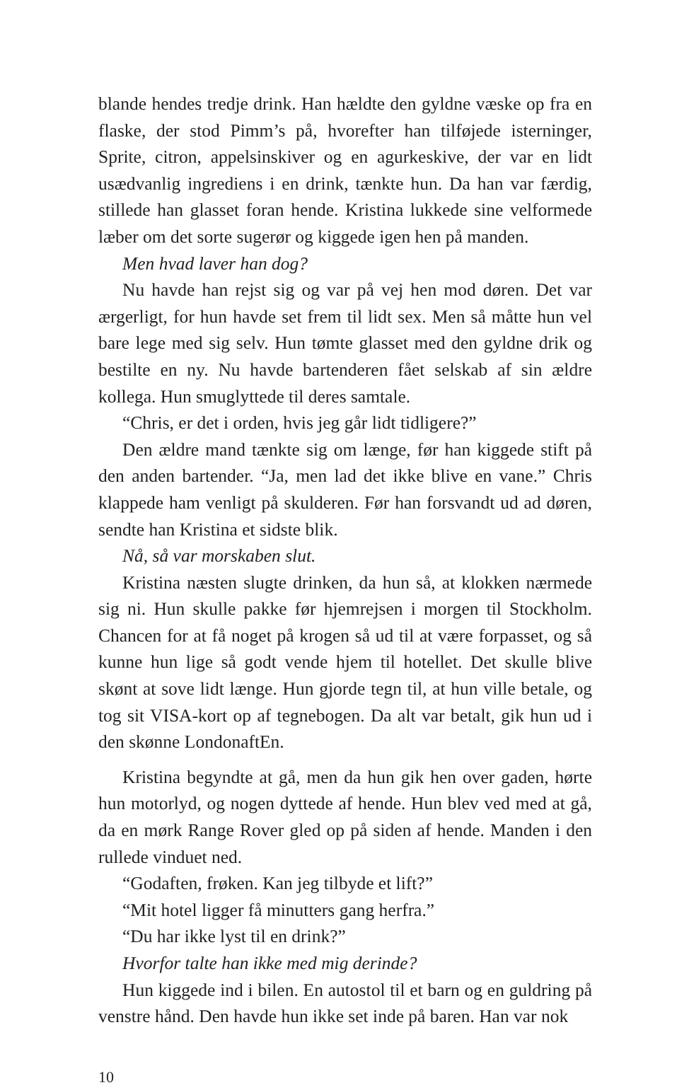blande hendes tredje drink. Han hældte den gyldne væske op fra en flaske, der stod Pimm’s på, hvorefter han tilføjede isterninger, Sprite, citron, appelsinskiver og en agurkeskive, der var en lidt usædvanlig ingrediens i en drink, tænkte hun. Da han var færdig, stillede han glasset foran hende. Kristina lukkede sine velformede læber om det sorte sugerør og kiggede igen hen på manden.
Men hvad laver han dog?
Nu havde han rejst sig og var på vej hen mod døren. Det var ærgerligt, for hun havde set frem til lidt sex. Men så måtte hun vel bare lege med sig selv. Hun tømte glasset med den gyldne drik og bestilte en ny. Nu havde bartenderen fået selskab af sin ældre kollega. Hun smuglyttede til deres samtale.
“Chris, er det i orden, hvis jeg går lidt tidligere?”
Den ældre mand tænkte sig om længe, før han kiggede stift på den anden bartender. “Ja, men lad det ikke blive en vane.” Chris klappede ham venligt på skulderen. Før han forsvandt ud ad døren, sendte han Kristina et sidste blik.
Nå, så var morskaben slut.
Kristina næsten slugte drinken, da hun så, at klokken nærmede sig ni. Hun skulle pakke før hjemrejsen i morgen til Stockholm. Chancen for at få noget på krogen så ud til at være forpasset, og så kunne hun lige så godt vende hjem til hotellet. Det skulle blive skønt at sove lidt længe. Hun gjorde tegn til, at hun ville betale, og tog sit VISA-kort op af tegnebogen. Da alt var betalt, gik hun ud i den skønne LondonaftEn.
Kristina begyndte at gå, men da hun gik hen over gaden, hørte hun motorlyd, og nogen dyttede af hende. Hun blev ved med at gå, da en mørk Range Rover gled op på siden af hende. Manden i den rullede vinduet ned.
“Godaften, frøken. Kan jeg tilbyde et lift?”
“Mit hotel ligger få minutters gang herfra.”
“Du har ikke lyst til en drink?”
Hvorfor talte han ikke med mig derinde?
Hun kiggede ind i bilen. En autostol til et barn og en guldring på venstre hånd. Den havde hun ikke set inde på baren. Han var nok
10